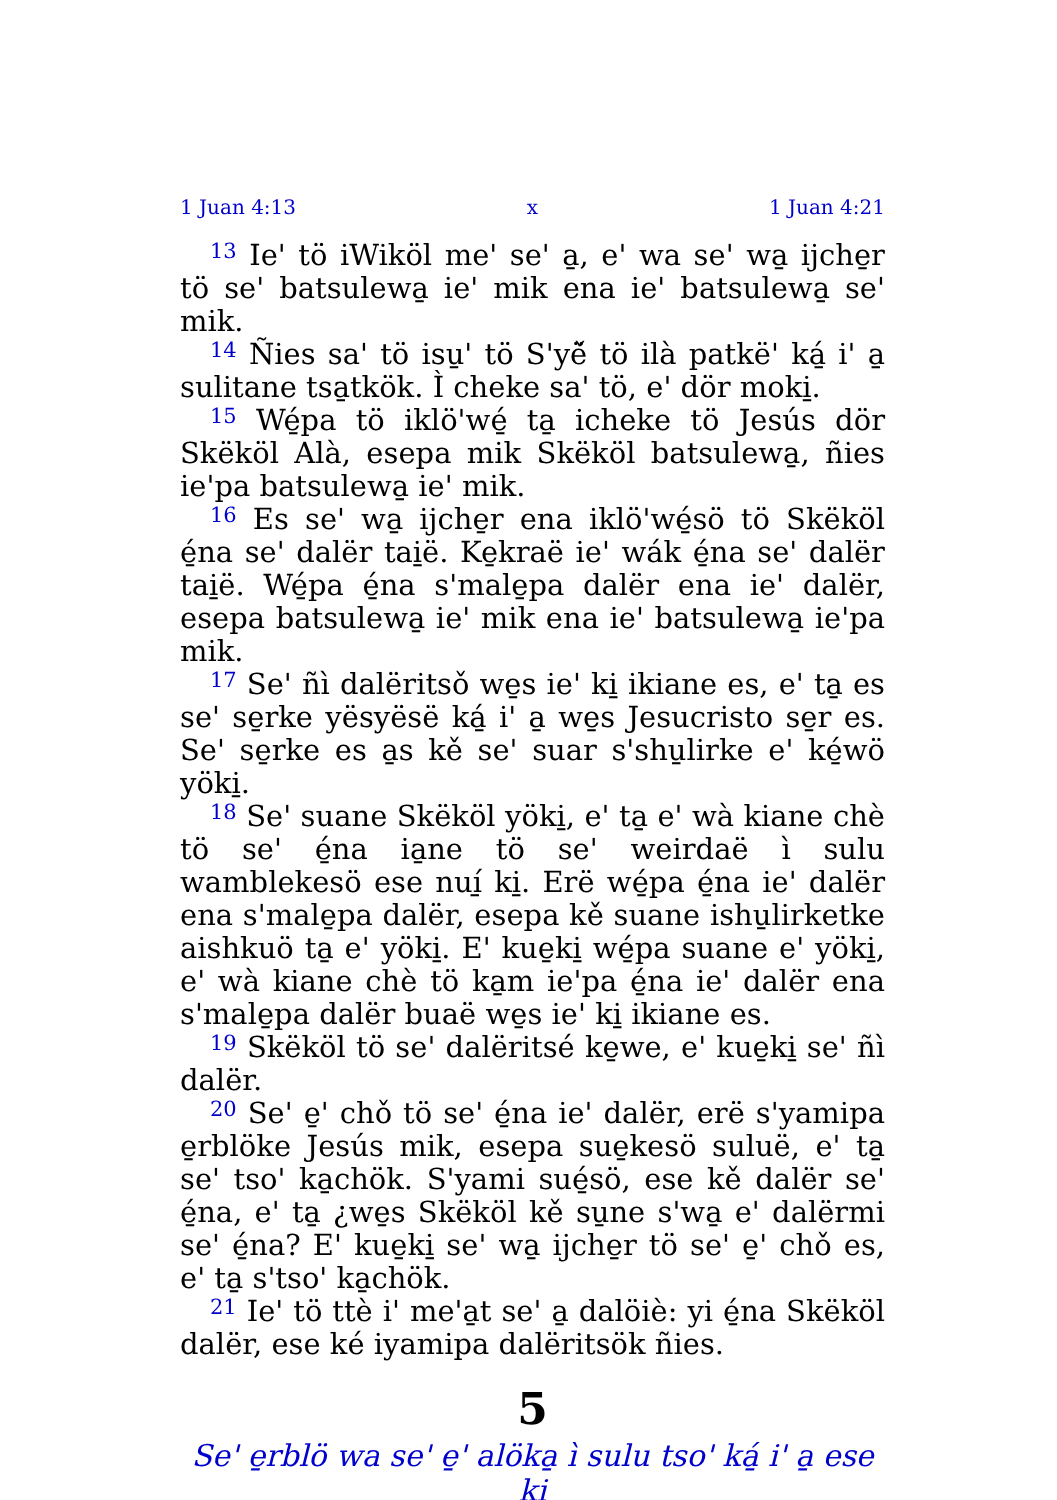1 Juan 4:13 x 1 Juan 4:21
<sup>13</sup> Ie' tö iWiköl me' se' a̱, e' wa se' wa̱ ijche̱r tö se' batsulewa̱ ie' mik ena ie' batsulewa̱ se' mik.
<sup>14</sup> Ñies sa' tö isu̱' tö S'yë̌ tö ilà patkë' ká̱ i' a̱ sulitane tsa̱tkök. Ì cheke sa' tö, e' dör moki̱.
<sup>15</sup> Wé̱pa tö iklö'wé̱ ta̱ icheke tö Jesús dör Skëköl Alà, esepa mik Skëköl batsulewa̱, ñies ie'pa batsulewa̱ ie' mik.
<sup>16</sup> Es se' wa̱ ijche̱r ena iklö'wé̱sö tö Skëköl é̱na se' dalër tai̱ë. Ke̱kraë ie' wák é̱na se' dalër tai̱ë. Wé̱pa é̱na s'male̱pa dalër ena ie' dalër, esepa batsulewa̱ ie' mik ena ie' batsulewa̱ ie'pa mik.
<sup>17</sup> Se' ñì dalëritsǒ we̱s ie' ki̱ ikiane es, e' ta̱ es se' se̱rke yësyësë ká̱ i' a̱ we̱s Jesucristo se̱r es. Se' se̱rke es a̱s kě se' suar s'shu̱lirke e' ké̱wö yöki̱.
<sup>18</sup> Se' suane Skëköl yöki̱, e' ta̱ e' wà kiane chè tö se' é̱na ia̱ne tö se' weirdaë ì sulu wamblekesö ese nuí̱ ki̱. Erë wé̱pa é̱na ie' dalër ena s'male̱pa dalër, esepa kě suane ishu̱lirketke aishkuö ta̱ e' yöki̱. E' kue̱ki̱ wé̱pa suane e' yöki̱, e' wà kiane chè tö ka̱m ie'pa é̱na ie' dalër ena s'male̱pa dalër buaë we̱s ie' ki̱ ikiane es.
<sup>19</sup> Skëköl tö se' dalëritsé ke̱we, e' kue̱ki̱ se' ñì dalër.
<sup>20</sup> Se' e̱' chǒ tö se' é̱na ie' dalër, erë s'yamipa e̱rblöke Jesús mik, esepa sue̱kesö suluë, e' ta̱ se' tso' ka̱chök. S'yami sué̱sö, ese kě dalër se' é̱na, e' ta̱ ¿we̱s Skëköl kě su̱ne s'wa̱ e' dalërmi se' é̱na? E' kue̱ki̱ se' wa̱ ijche̱r tö se' e̱' chǒ es, e' ta̱ s'tso' ka̱chök.
<sup>21</sup> Ie' tö ttè i' me'a̱t se' a̱ dalöiè: yi é̱na Skëköl dalër, ese ké iyamipa dalëritsök ñies.
5
Se' e̱rblö wa se' e̱' alöka̱ ì sulu tso' ká̱ i' a̱ ese ki̱